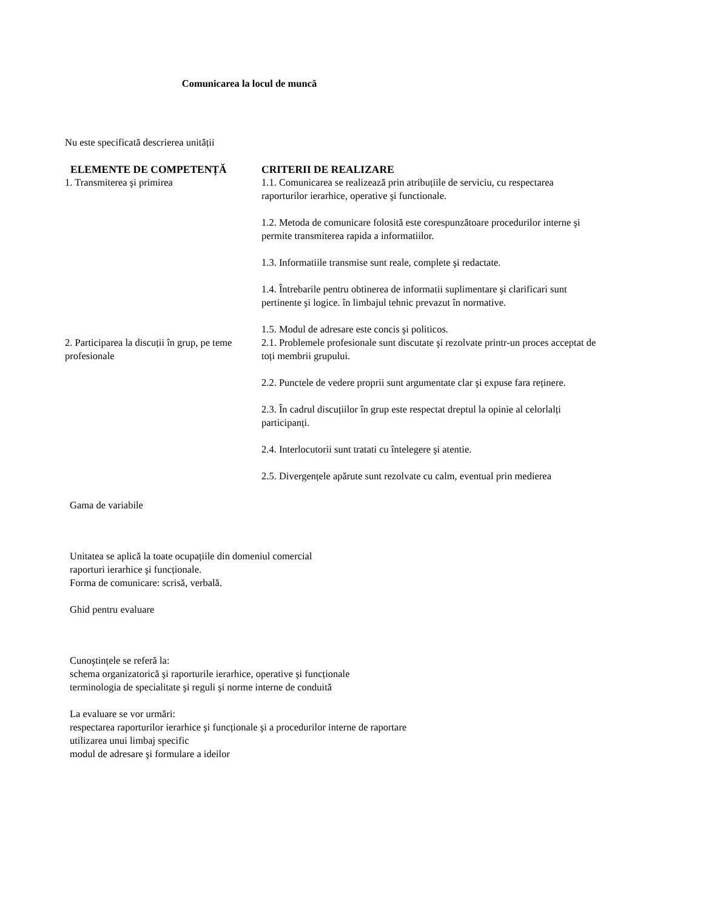Comunicarea la locul de muncă
Nu este specificată descrierea unității
| ELEMENTE DE COMPETENȚĂ | CRITERII DE REALIZARE |
| --- | --- |
| 1. Transmiterea şi primirea | 1.1. Comunicarea se realizează prin atribuțiile de serviciu, cu respectarea raporturilor ierarhice, operative şi functionale. 1.2. Metoda de comunicare folosită este corespunzătoare procedurilor interne şi permite transmiterea rapida a informatiilor. 1.3. Informatiile transmise sunt reale, complete şi redactate. 1.4. Întrebarile pentru obtinerea de informatii suplimentare şi clarificari sunt pertinente şi logice. în limbajul tehnic prevazut în normative. 1.5. Modul de adresare este concis şi politicos. |
| 2. Participarea la discuții în grup, pe teme profesionale | 2.1. Problemele profesionale sunt discutate şi rezolvate printr-un proces acceptat de toți membrii grupului. 2.2. Punctele de vedere proprii sunt argumentate clar şi expuse fara reținere. 2.3. În cadrul discuțiilor în grup este respectat dreptul la opinie al celorlalți participanți. 2.4. Interlocutorii sunt tratati cu întelegere şi atentie. 2.5. Divergențele apărute sunt rezolvate cu calm, eventual prin medierea |
Gama de variabile
Unitatea se aplică la toate ocupațiile din domeniul comercial
raporturi ierarhice şi funcționale.
Forma de comunicare: scrisă, verbală.
Ghid pentru evaluare
Cunoştințele se referă la:
schema organizatorică şi raporturile ierarhice, operative şi funcționale
terminologia de specialitate şi reguli şi norme interne de conduită
La evaluare se vor urmări:
respectarea raporturilor ierarhice şi funcționale şi a procedurilor interne de raportare
utilizarea unui limbaj specific
modul de adresare şi formulare a ideilor